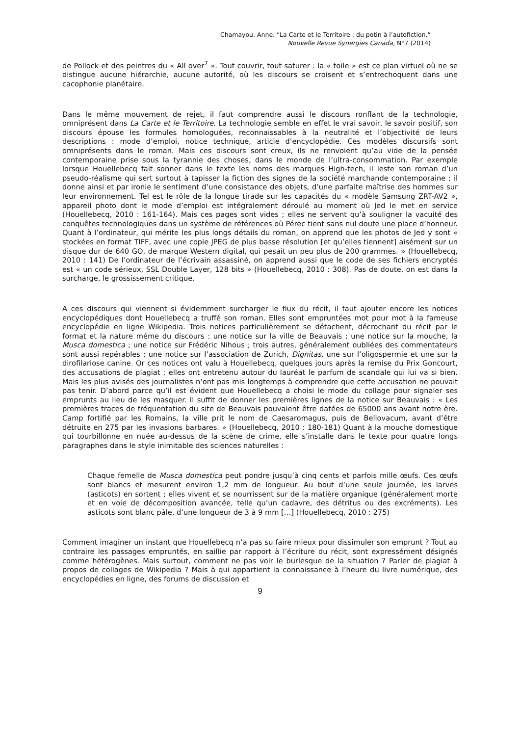Chamayou, Anne. “La Carte et le Territoire : du potin à l’autofiction.”
Nouvelle Revue Synergies Canada, N°7 (2014)
de Pollock et des peintres du « All over<sup>7</sup> ». Tout couvrir, tout saturer : la « toile » est ce plan virtuel où ne se distingue aucune hiérarchie, aucune autorité, où les discours se croisent et s’entrechoquent dans une cacophonie planétaire.
Dans le même mouvement de rejet, il faut comprendre aussi le discours ronflant de la technologie, omniprésent dans La Carte et le Territoire. La technologie semble en effet le vrai savoir, le savoir positif, son discours épouse les formules homologuées, reconnaissables à la neutralité et l’objectivité de leurs descriptions : mode d’emploi, notice technique, article d’encyclopédie. Ces modèles discursifs sont omniprésents dans le roman. Mais ces discours sont creux, ils ne renvoient qu’au vide de la pensée contemporaine prise sous la tyrannie des choses, dans le monde de l’ultra-consommation. Par exemple lorsque Houellebecq fait sonner dans le texte les noms des marques High-tech, il leste son roman d’un pseudo-réalisme qui sert surtout à tapisser la fiction des signes de la société marchande contemporaine ; il donne ainsi et par ironie le sentiment d’une consistance des objets, d’une parfaite maîtrise des hommes sur leur environnement. Tel est le rôle de la longue tirade sur les capacités du « modèle Samsung ZRT-AV2 », appareil photo dont le mode d’emploi est intégralement déroulé au moment où Jed le met en service (Houellebecq, 2010 : 161-164). Mais ces pages sont vides ; elles ne servent qu’à souligner la vacuité des conquêtes technologiques dans un système de références où Pérec tient sans nul doute une place d’honneur. Quant à l’ordinateur, qui mérite les plus longs détails du roman, on apprend que les photos de Jed y sont « stockées en format TIFF, avec une copie JPEG de plus basse résolution [et qu’elles tiennent] aisément sur un disque dur de 640 GO, de marque Western digital, qui pesait un peu plus de 200 grammes. » (Houellebecq, 2010 : 141) De l’ordinateur de l’écrivain assassiné, on apprend aussi que le code de ses fichiers encryptés est « un code sérieux, SSL Double Layer, 128 bits » (Houellebecq, 2010 : 308). Pas de doute, on est dans la surcharge, le grossissement critique.
A ces discours qui viennent si évidemment surcharger le flux du récit, il faut ajouter encore les notices encyclopédiques dont Houellebecq a truffé son roman. Elles sont empruntées mot pour mot à la fameuse encyclopédie en ligne Wikipedia. Trois notices particulièrement se détachent, décrochant du récit par le format et la nature même du discours : une notice sur la ville de Beauvais ; une notice sur la mouche, la Musca domestica ; une notice sur Frédéric Nihous ; trois autres, généralement oubliées des commentateurs sont aussi repérables : une notice sur l’association de Zurich, Dignitas, une sur l’oligospermie et une sur la dirofilariose canine. Or ces notices ont valu à Houellebecq, quelques jours après la remise du Prix Goncourt, des accusations de plagiat ; elles ont entretenu autour du lauréat le parfum de scandale qui lui va si bien. Mais les plus avisés des journalistes n’ont pas mis longtemps à comprendre que cette accusation ne pouvait pas tenir. D’abord parce qu’il est évident que Houellebecq a choisi le mode du collage pour signaler ses emprunts au lieu de les masquer. Il suffit de donner les premières lignes de la notice sur Beauvais : « Les premières traces de fréquentation du site de Beauvais pouvaient être datées de 65000 ans avant notre ère. Camp fortifié par les Romains, la ville prit le nom de Caesaromagus, puis de Bellovacum, avant d’être détruite en 275 par les invasions barbares. » (Houellebecq, 2010 : 180-181) Quant à la mouche domestique qui tourbillonne en nuée au-dessus de la scène de crime, elle s’installe dans le texte pour quatre longs paragraphes dans le style inimitable des sciences naturelles :
Chaque femelle de Musca domestica peut pondre jusqu’à cinq cents et parfois mille œufs. Ces œufs sont blancs et mesurent environ 1,2 mm de longueur. Au bout d’une seule journée, les larves (asticots) en sortent ; elles vivent et se nourrissent sur de la matière organique (généralement morte et en voie de décomposition avancée, telle qu’un cadavre, des détritus ou des excréments). Les asticots sont blanc pâle, d’une longueur de 3 à 9 mm […] (Houellebecq, 2010 : 275)
Comment imaginer un instant que Houellebecq n’a pas su faire mieux pour dissimuler son emprunt ? Tout au contraire les passages empruntés, en saillie par rapport à l’écriture du récit, sont expressément désignés comme hétérogènes. Mais surtout, comment ne pas voir le burlesque de la situation ? Parler de plagiat à propos de collages de Wikipedia ? Mais à qui appartient la connaissance à l’heure du livre numérique, des encyclopédies en ligne, des forums de discussion et
9